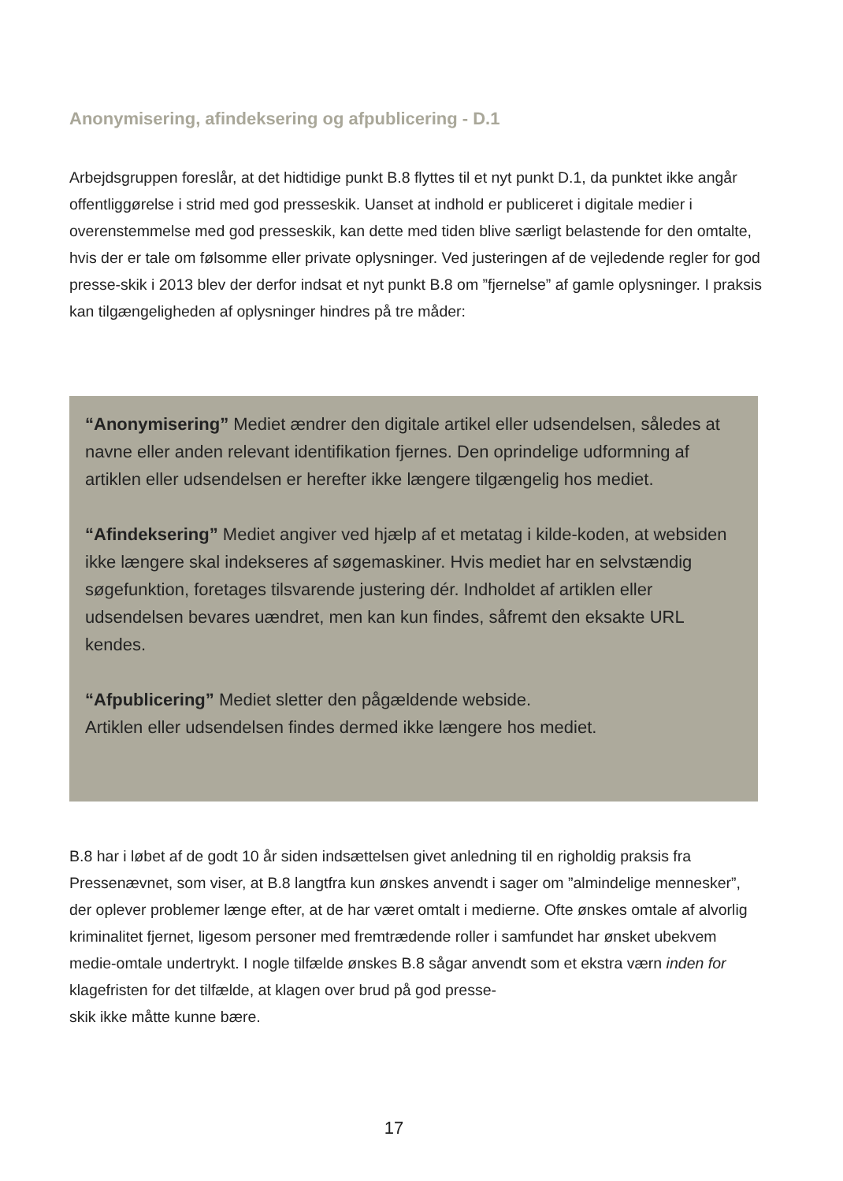Anonymisering, afindeksering og afpublicering - D.1
Arbejdsgruppen foreslår, at det hidtidige punkt B.8 flyttes til et nyt punkt D.1, da punktet ikke angår offentliggørelse i strid med god presseskik. Uanset at indhold er publiceret i digitale medier i overenstemmelse med god presseskik, kan dette med tiden blive særligt belastende for den omtalte, hvis der er tale om følsomme eller private oplysninger. Ved justeringen af de vejledende regler for god presse-skik i 2013 blev der derfor indsat et nyt punkt B.8 om ”fjernelse” af gamle oplysninger. I praksis kan tilgængeligheden af oplysninger hindres på tre måder:
“Anonymisering” Mediet ændrer den digitale artikel eller udsendelsen, således at navne eller anden relevant identifikation fjernes. Den oprindelige udformning af artiklen eller udsendelsen er herefter ikke længere tilgængelig hos mediet.
“Afindeksering” Mediet angiver ved hjælp af et metatag i kilde-koden, at websiden ikke længere skal indekseres af søgemaskiner. Hvis mediet har en selvstændig søgefunktion, foretages tilsvarende justering dér. Indholdet af artiklen eller udsendelsen bevares uændret, men kan kun findes, såfremt den eksakte URL kendes.
“Afpublicering” Mediet sletter den pågældende webside.
Artiklen eller udsendelsen findes dermed ikke længere hos mediet.
B.8 har i løbet af de godt 10 år siden indsættelsen givet anledning til en righoldig praksis fra Pressenævnet, som viser, at B.8 langtfra kun ønskes anvendt i sager om ”almindelige mennesker”, der oplever problemer længe efter, at de har været omtalt i medierne. Ofte ønskes omtale af alvorlig kriminalitet fjernet, ligesom personer med fremtrædende roller i samfundet har ønsket ubekvem medie-omtale undertrykt. I nogle tilfælde ønskes B.8 sågar anvendt som et ekstra værn inden for klagefristen for det tilfælde, at klagen over brud på god presse-
skik ikke måtte kunne bære.
17